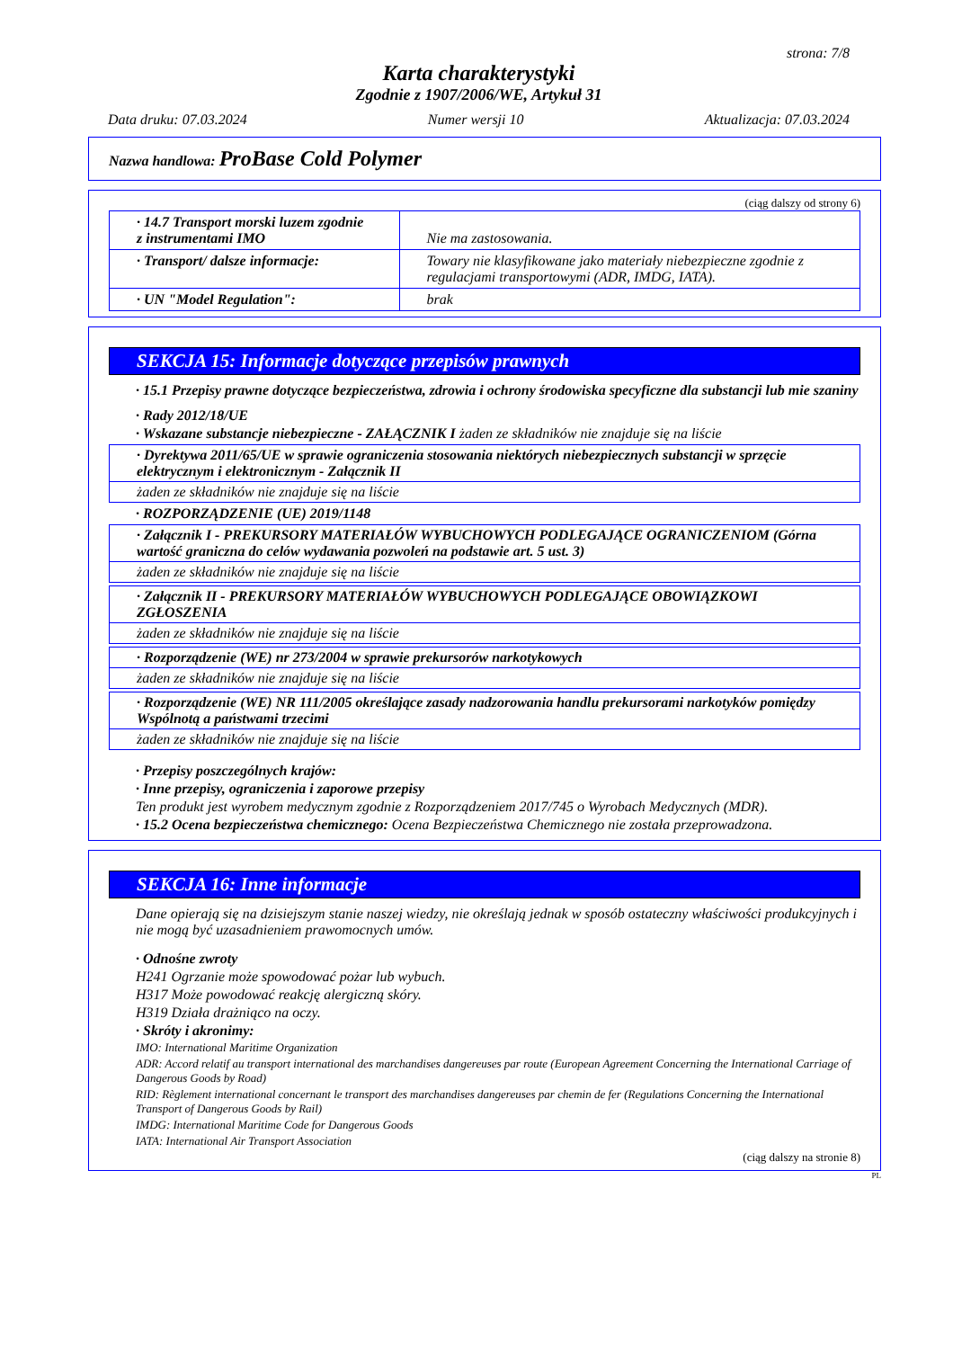strona: 7/8
Karta charakterystyki
Zgodnie z 1907/2006/WE, Artykuł 31
Data druku: 07.03.2024 Numer wersji 10 Aktualizacja: 07.03.2024
Nazwa handlowa: ProBase Cold Polymer
(ciąg dalszy od strony 6)
| · 14.7 Transport morski luzem zgodnie z instrumentami IMO | Nie ma zastosowania. |
| · Transport/ dalsze informacje: | Towary nie klasyfikowane jako materiały niebezpieczne zgodnie z regulacjami transportowymi (ADR, IMDG, IATA). |
| · UN "Model Regulation": | brak |
SEKCJA 15: Informacje dotyczące przepisów prawnych
· 15.1 Przepisy prawne dotyczące bezpieczeństwa, zdrowia i ochrony środowiska specyficzne dla substancji lub mie szaniny
· Rady 2012/18/UE
· Wskazane substancje niebezpieczne - ZAŁĄCZNIK I żaden ze składników nie znajduje się na liście
| · Dyrektywa 2011/65/UE w sprawie ograniczenia stosowania niektórych niebezpiecznych substancji w sprzęcie elektrycznym i elektronicznym - Załącznik II |
| żaden ze składników nie znajduje się na liście |
· ROZPORZĄDZENIE (UE) 2019/1148
| · Załącznik I - PREKURSORY MATERIAŁÓW WYBUCHOWYCH PODLEGAJĄCE OGRANICZENIOM (Górna wartość graniczna do celów wydawania pozwoleń na podstawie art. 5 ust. 3) |
| żaden ze składników nie znajduje się na liście |
| · Załącznik II - PREKURSORY MATERIAŁÓW WYBUCHOWYCH PODLEGAJĄCE OBOWIĄZKOWI ZGŁOSZENIA |
| żaden ze składników nie znajduje się na liście |
| · Rozporządzenie (WE) nr 273/2004 w sprawie prekursorów narkotykowych |
| żaden ze składników nie znajduje się na liście |
| · Rozporządzenie (WE) NR 111/2005 określające zasady nadzorowania handlu prekursorami narkotyków pomiędzy Wspólnotą a państwami trzecimi |
| żaden ze składników nie znajduje się na liście |
· Przepisy poszczególnych krajów:
· Inne przepisy, ograniczenia i zaporowe przepisy
Ten produkt jest wyrobem medycznym zgodnie z Rozporządzeniem 2017/745 o Wyrobach Medycznych (MDR).
· 15.2 Ocena bezpieczeństwa chemicznego: Ocena Bezpieczeństwa Chemicznego nie została przeprowadzona.
SEKCJA 16: Inne informacje
Dane opierają się na dzisiejszym stanie naszej wiedzy, nie określają jednak w sposób ostateczny właściwości produkcyjnych i nie mogą być uzasadnieniem prawomocnych umów.
· Odnośne zwroty
H241 Ogrzanie może spowodować pożar lub wybuch.
H317 Może powodować reakcję alergiczną skóry.
H319 Działa drażniąco na oczy.
· Skróty i akronimy:
IMO: International Maritime Organization
ADR: Accord relatif au transport international des marchandises dangereuses par route (European Agreement Concerning the International Carriage of Dangerous Goods by Road)
RID: Règlement international concernant le transport des marchandises dangereuses par chemin de fer (Regulations Concerning the International Transport of Dangerous Goods by Rail)
IMDG: International Maritime Code for Dangerous Goods
IATA: International Air Transport Association
(ciąg dalszy na stronie 8)
PL